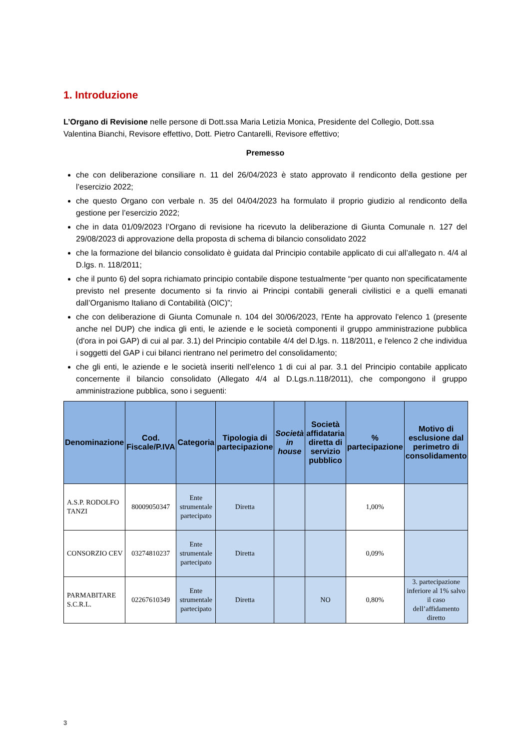1. Introduzione
L’Organo di Revisione nelle persone di Dott.ssa Maria Letizia Monica, Presidente del Collegio, Dott.ssa Valentina Bianchi, Revisore effettivo, Dott. Pietro Cantarelli, Revisore effettivo;
Premesso
che con deliberazione consiliare n. 11 del 26/04/2023 è stato approvato il rendiconto della gestione per l’esercizio 2022;
che questo Organo con verbale n. 35 del 04/04/2023 ha formulato il proprio giudizio al rendiconto della gestione per l’esercizio 2022;
che in data 01/09/2023 l’Organo di revisione ha ricevuto la deliberazione di Giunta Comunale n. 127 del 29/08/2023 di approvazione della proposta di schema di bilancio consolidato 2022
che la formazione del bilancio consolidato è guidata dal Principio contabile applicato di cui all’allegato n. 4/4 al D.lgs. n. 118/2011;
che il punto 6) del sopra richiamato principio contabile dispone testualmente “per quanto non specificatamente previsto nel presente documento si fa rinvio ai Principi contabili generali civilistici e a quelli emanati dall’Organismo Italiano di Contabilità (OIC)”;
che con deliberazione di Giunta Comunale n. 104 del 30/06/2023, l'Ente ha approvato l'elenco 1 (presente anche nel DUP) che indica gli enti, le aziende e le società componenti il gruppo amministrazione pubblica (d'ora in poi GAP) di cui al par. 3.1) del Principio contabile 4/4 del D.lgs. n. 118/2011, e l'elenco 2 che individua i soggetti del GAP i cui bilanci rientrano nel perimetro del consolidamento;
che gli enti, le aziende e le società inseriti nell’elenco 1 di cui al par. 3.1 del Principio contabile applicato concernente il bilancio consolidato (Allegato 4/4 al D.Lgs.n.118/2011), che compongono il gruppo amministrazione pubblica, sono i seguenti:
| Denominazione | Cod. Fiscale/P.IVA | Categoria | Tipologia di partecipazione | Società in house | Società affidataria diretta di servizio pubblico | % partecipazione | Motivo di esclusione dal perimetro di consolidamento |
| --- | --- | --- | --- | --- | --- | --- | --- |
| A.S.P. RODOLFO TANZI | 80009050347 | Ente strumentale partecipato | Diretta | | | 1,00% | |
| CONSORZIO CEV | 03274810237 | Ente strumentale partecipato | Diretta | | | 0,09% | |
| PARMABITARE S.C.R.L. | 02267610349 | Ente strumentale partecipato | Diretta | | NO | 0,80% | 3. partecipazione inferiore al 1% salvo il caso dell’affidamento diretto |
3